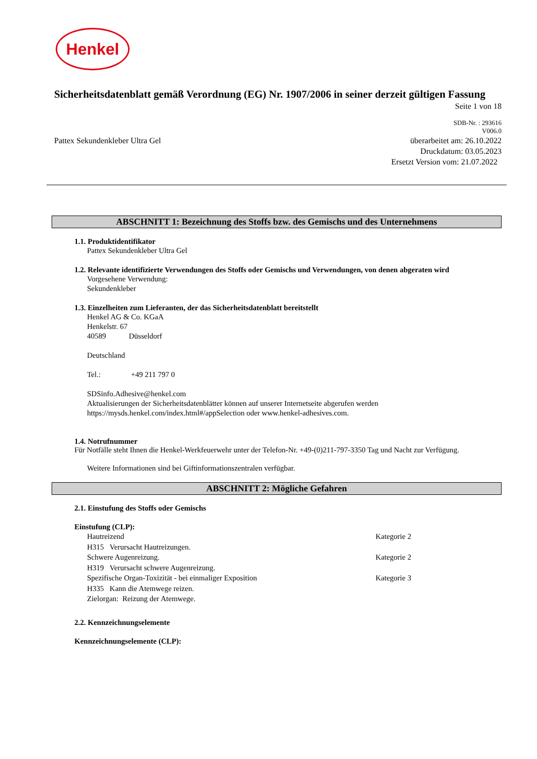Henkel
Sicherheitsdatenblatt gemäß Verordnung (EG) Nr. 1907/2006 in seiner derzeit gültigen Fassung
Seite 1 von 18
SDB-Nr. : 293616
V006.0
Pattex Sekundenkleber Ultra Gel
überarbeitet am: 26.10.2022
Druckdatum: 03.05.2023
Ersetzt Version vom: 21.07.2022
ABSCHNITT 1: Bezeichnung des Stoffs bzw. des Gemischs und des Unternehmens
1.1. Produktidentifikator
Pattex Sekundenkleber Ultra Gel
1.2. Relevante identifizierte Verwendungen des Stoffs oder Gemischs und Verwendungen, von denen abgeraten wird
Vorgesehene Verwendung:
Sekundenkleber
1.3. Einzelheiten zum Lieferanten, der das Sicherheitsdatenblatt bereitstellt
Henkel AG & Co. KGaA
Henkelstr. 67
40589 Düsseldorf
Deutschland
Tel.: +49 211 797 0
SDSinfo.Adhesive@henkel.com
Aktualisierungen der Sicherheitsdatenblätter können auf unserer Internetseite abgerufen werden
https://mysds.henkel.com/index.html#/appSelection oder www.henkel-adhesives.com.
1.4. Notrufnummer
Für Notfälle steht Ihnen die Henkel-Werkfeuerwehr unter der Telefon-Nr. +49-(0)211-797-3350 Tag und Nacht zur Verfügung.
Weitere Informationen sind bei Giftinformationszentralen verfügbar.
ABSCHNITT 2: Mögliche Gefahren
2.1. Einstufung des Stoffs oder Gemischs
Einstufung (CLP):
Hautreizend Kategorie 2
H315 Verursacht Hautreizungen.
Schwere Augenreizung. Kategorie 2
H319 Verursacht schwere Augenreizung.
Spezifische Organ-Toxizität - bei einmaliger Exposition Kategorie 3
H335 Kann die Atemwege reizen.
Zielorgan: Reizung der Atemwege.
2.2. Kennzeichnungselemente
Kennzeichnungselemente (CLP):